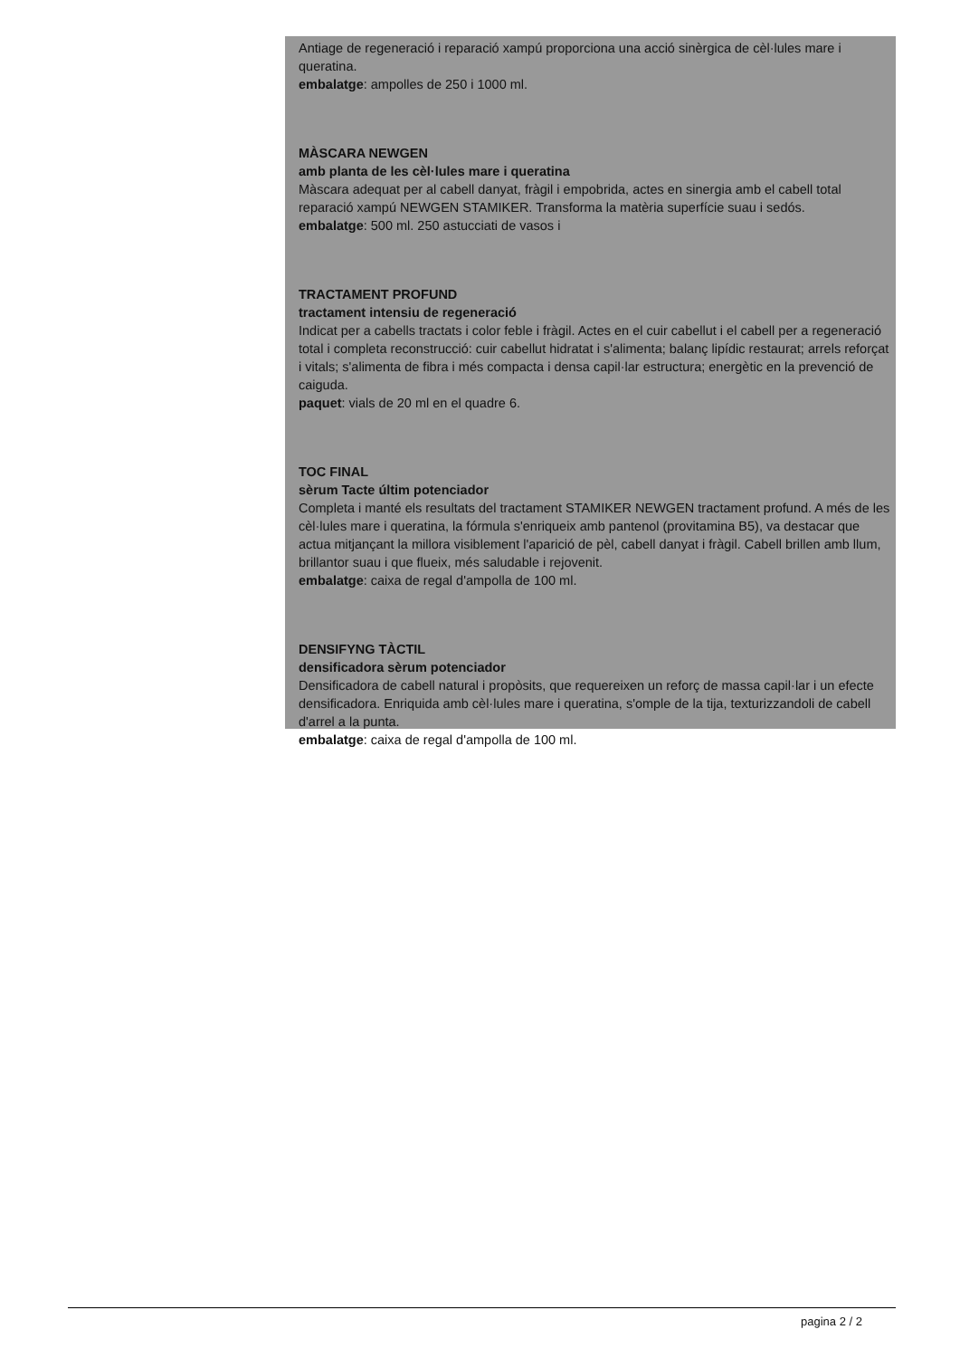Antiage de regeneració i reparació xampú proporciona una acció sinèrgica de cèl·lules mare i queratina.
embalatge: ampolles de 250 i 1000 ml.
MÀSCARA NEWGEN
amb planta de les cèl·lules mare i queratina
Màscara adequat per al cabell danyat, fràgil i empobrida, actes en sinergia amb el cabell total reparació xampú NEWGEN STAMIKER. Transforma la matèria superfície suau i sedós.
embalatge: 500 ml. 250 astucciati de vasos i
TRACTAMENT PROFUND
tractament intensiu de regeneració
Indicat per a cabells tractats i color feble i fràgil. Actes en el cuir cabellut i el cabell per a regeneració total i completa reconstrucció: cuir cabellut hidratat i s'alimenta; balanç lipídic restaurat; arrels reforçat i vitals; s'alimenta de fibra i més compacta i densa capil·lar estructura; energètic en la prevenció de caiguda.
paquet: vials de 20 ml en el quadre 6.
TOC FINAL
sèrum Tacte últim potenciador
Completa i manté els resultats del tractament STAMIKER NEWGEN tractament profund. A més de les cèl·lules mare i queratina, la fórmula s'enriqueix amb pantenol (provitamina B5), va destacar que actua mitjançant la millora visiblement l'aparició de pèl, cabell danyat i fràgil. Cabell brillen amb llum, brillantor suau i que flueix, més saludable i rejovenit.
embalatge: caixa de regal d'ampolla de 100 ml.
DENSIFYNG TÀCTIL
densificadora sèrum potenciador
Densificadora de cabell natural i propòsits, que requereixen un reforç de massa capil·lar i un efecte densificadora. Enriquida amb cèl·lules mare i queratina, s'omple de la tija, texturizzandoli de cabell d'arrel a la punta.
embalatge: caixa de regal d'ampolla de 100 ml.
pagina 2 / 2